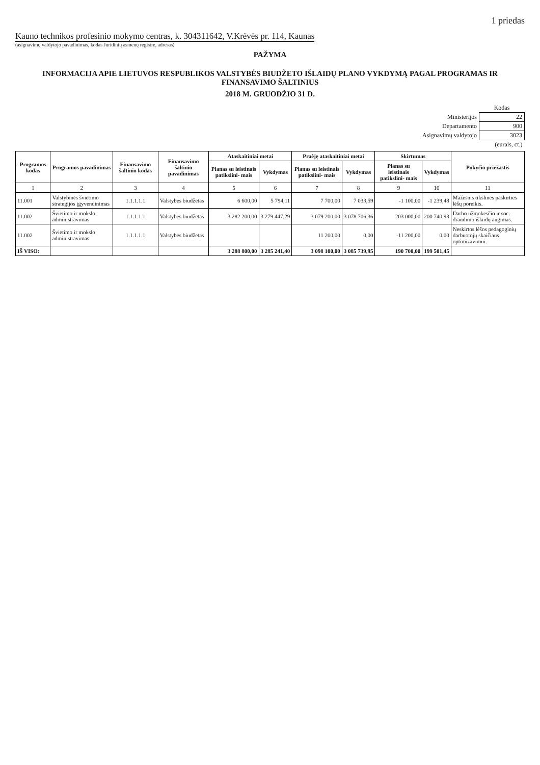1 priedas
Kauno technikos profesinio mokymo centras, k. 304311642, V.Krėvės pr. 114, Kaunas
(asignavimų valdytojo pavadinimas, kodas Juridinių asmenų registre, adresas)
PAŽYMA
INFORMACIJA APIE LIETUVOS RESPUBLIKOS VALSTYBĖS BIUDŽETO IŠLAIDŲ PLANO VYKDYMĄ PAGAL PROGRAMAS IR FINANSAVIMO ŠALTINIUS
2018 M. GRUODŽIO 31 D.
| | Kodas |
| Ministerijos | 22 |
| Departamento | 900 |
| Asignavimų valdytojo | 3023 |
| | (eurais, ct.) |
| Programos kodas | Programos pavadinimas | Finansavimo šaltinio kodas | Finansavimo šaltinio pavadinimas | Ataskaitiniai metai | | Praėję ataskaitiniai metai | | Skirtumas | | Pokyčio priežastis |
| --- | --- | --- | --- | --- | --- | --- | --- | --- | --- | --- |
| | | | | Planas su leistinais patikslini- mais | Vykdymas | Planas su leistinais patikslini- mais | Vykdymas | Planas su leistinais patikslini- mais | Vykdymas | |
| 1 | 2 | 3 | 4 | 5 | 6 | 7 | 8 | 9 | 10 | 11 |
| 11.001 | Valstybinės švietimo strategijos įgyvendinimas | 1.1.1.1.1 | Valstybės biudžetas | 6 600,00 | 5 794,11 | 7 700,00 | 7 033,59 | -1 100,00 | -1 239,48 | Mažesnis tikslinės paskirties lėšų poreikis. |
| 11.002 | Švietimo ir mokslo administravimas | 1.1.1.1.1 | Valstybės biudžetas | 3 282 200,00 | 3 279 447,29 | 3 079 200,00 | 3 078 706,36 | 203 000,00 | 200 740,93 | Darbo užmokesčio ir soc. draudimo išlaidų augimas. |
| 11.002 | Švietimo ir mokslo administravimas | 1.1.1.1.1 | Valstybės biudžetas | | | 11 200,00 | 0,00 | -11 200,00 | 0,00 | Neskirtos lėšos pedagoginių darbuotojų skaičiaus optimizavimui. |
| IŠ VISO: | | | | 3 288 800,00 | 3 285 241,40 | 3 098 100,00 | 3 085 739,95 | 190 700,00 | 199 501,45 | |